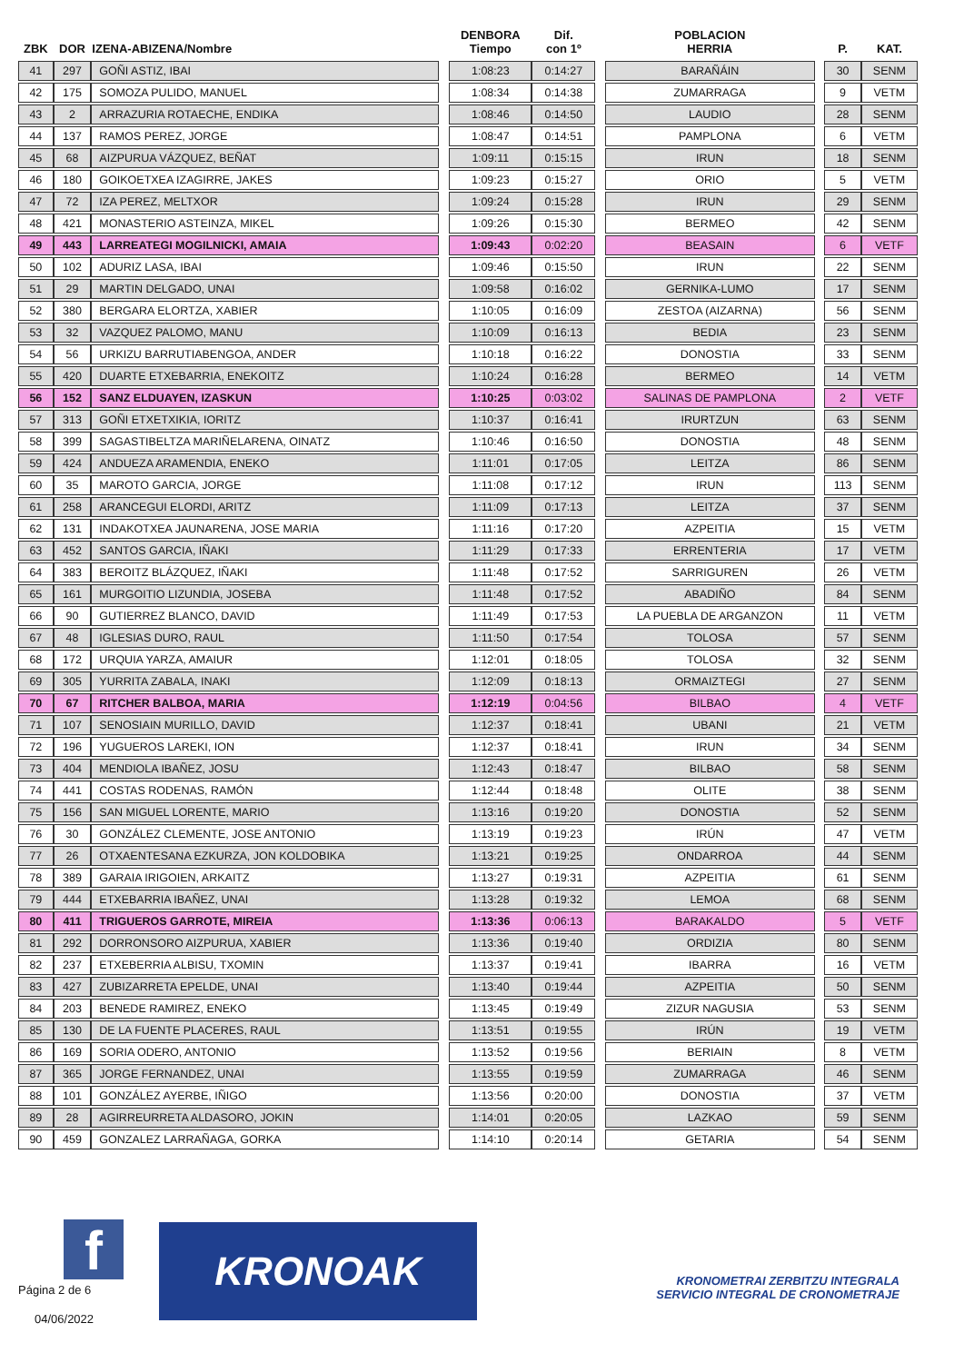| ZBK | DOR | IZENA-ABIZENA/Nombre | | DENBORA Tiempo | Dif. con 1º | | POBLACION HERRIA | | P. | KAT. |
| --- | --- | --- | --- | --- | --- | --- | --- | --- | --- | --- |
| 41 | 297 | GOÑI ASTIZ, IBAI | | 1:08:23 | 0:14:27 | | BARAÑÁIN | | 30 | SENM |
| 42 | 175 | SOMOZA PULIDO, MANUEL | | 1:08:34 | 0:14:38 | | ZUMARRAGA | | 9 | VETM |
| 43 | 2 | ARRAZURIA ROTAECHE, ENDIKA | | 1:08:46 | 0:14:50 | | LAUDIO | | 28 | SENM |
| 44 | 137 | RAMOS PEREZ, JORGE | | 1:08:47 | 0:14:51 | | PAMPLONA | | 6 | VETM |
| 45 | 68 | AIZPURUA VÁZQUEZ, BEÑAT | | 1:09:11 | 0:15:15 | | IRUN | | 18 | SENM |
| 46 | 180 | GOIKOETXEA IZAGIRRE, JAKES | | 1:09:23 | 0:15:27 | | ORIO | | 5 | VETM |
| 47 | 72 | IZA PEREZ, MELTXOR | | 1:09:24 | 0:15:28 | | IRUN | | 29 | SENM |
| 48 | 421 | MONASTERIO ASTEINZA, MIKEL | | 1:09:26 | 0:15:30 | | BERMEO | | 42 | SENM |
| 49 | 443 | LARREATEGI MOGILNICKI, AMAIA | | 1:09:43 | 0:02:20 | | BEASAIN | | 6 | VETF |
| 50 | 102 | ADURIZ LASA, IBAI | | 1:09:46 | 0:15:50 | | IRUN | | 22 | SENM |
| 51 | 29 | MARTIN DELGADO, UNAI | | 1:09:58 | 0:16:02 | | GERNIKA-LUMO | | 17 | SENM |
| 52 | 380 | BERGARA ELORTZA, XABIER | | 1:10:05 | 0:16:09 | | ZESTOA (AIZARNA) | | 56 | SENM |
| 53 | 32 | VAZQUEZ PALOMO, MANU | | 1:10:09 | 0:16:13 | | BEDIA | | 23 | SENM |
| 54 | 56 | URKIZU BARRUTIABENGOA, ANDER | | 1:10:18 | 0:16:22 | | DONOSTIA | | 33 | SENM |
| 55 | 420 | DUARTE ETXEBARRIA, ENEKOITZ | | 1:10:24 | 0:16:28 | | BERMEO | | 14 | VETM |
| 56 | 152 | SANZ ELDUAYEN, IZASKUN | | 1:10:25 | 0:03:02 | | SALINAS DE PAMPLONA | | 2 | VETF |
| 57 | 313 | GOÑI ETXETXIKIA, IORITZ | | 1:10:37 | 0:16:41 | | IRURTZUN | | 63 | SENM |
| 58 | 399 | SAGASTIBELTZA MARIÑELARENA, OINATZ | | 1:10:46 | 0:16:50 | | DONOSTIA | | 48 | SENM |
| 59 | 424 | ANDUEZA ARAMENDIA, ENEKO | | 1:11:01 | 0:17:05 | | LEITZA | | 86 | SENM |
| 60 | 35 | MAROTO GARCIA, JORGE | | 1:11:08 | 0:17:12 | | IRUN | | 113 | SENM |
| 61 | 258 | ARANCEGUI ELORDI, ARITZ | | 1:11:09 | 0:17:13 | | LEITZA | | 37 | SENM |
| 62 | 131 | INDAKOTXEA JAUNARENA, JOSE MARIA | | 1:11:16 | 0:17:20 | | AZPEITIA | | 15 | VETM |
| 63 | 452 | SANTOS GARCIA, IÑAKI | | 1:11:29 | 0:17:33 | | ERRENTERIA | | 17 | VETM |
| 64 | 383 | BEROITZ BLÁZQUEZ, IÑAKI | | 1:11:48 | 0:17:52 | | SARRIGUREN | | 26 | VETM |
| 65 | 161 | MURGOITIO LIZUNDIA, JOSEBA | | 1:11:48 | 0:17:52 | | ABADIÑO | | 84 | SENM |
| 66 | 90 | GUTIERREZ BLANCO, DAVID | | 1:11:49 | 0:17:53 | | LA PUEBLA DE ARGANZON | | 11 | VETM |
| 67 | 48 | IGLESIAS DURO, RAUL | | 1:11:50 | 0:17:54 | | TOLOSA | | 57 | SENM |
| 68 | 172 | URQUIA YARZA, AMAIUR | | 1:12:01 | 0:18:05 | | TOLOSA | | 32 | SENM |
| 69 | 305 | YURRITA ZABALA, INAKI | | 1:12:09 | 0:18:13 | | ORMAIZTEGI | | 27 | SENM |
| 70 | 67 | RITCHER BALBOA, MARIA | | 1:12:19 | 0:04:56 | | BILBAO | | 4 | VETF |
| 71 | 107 | SENOSIAIN MURILLO, DAVID | | 1:12:37 | 0:18:41 | | UBANI | | 21 | VETM |
| 72 | 196 | YUGUEROS LAREKI, ION | | 1:12:37 | 0:18:41 | | IRUN | | 34 | SENM |
| 73 | 404 | MENDIOLA IBAÑEZ, JOSU | | 1:12:43 | 0:18:47 | | BILBAO | | 58 | SENM |
| 74 | 441 | COSTAS RODENAS, RAMÓN | | 1:12:44 | 0:18:48 | | OLITE | | 38 | SENM |
| 75 | 156 | SAN MIGUEL LORENTE, MARIO | | 1:13:16 | 0:19:20 | | DONOSTIA | | 52 | SENM |
| 76 | 30 | GONZÁLEZ CLEMENTE, JOSE ANTONIO | | 1:13:19 | 0:19:23 | | IRÚN | | 47 | VETM |
| 77 | 26 | OTXAENTESANA EZKURZA, JON KOLDOBIKA | | 1:13:21 | 0:19:25 | | ONDARROA | | 44 | SENM |
| 78 | 389 | GARAIA IRIGOIEN, ARKAITZ | | 1:13:27 | 0:19:31 | | AZPEITIA | | 61 | SENM |
| 79 | 444 | ETXEBARRIA IBAÑEZ, UNAI | | 1:13:28 | 0:19:32 | | LEMOA | | 68 | SENM |
| 80 | 411 | TRIGUEROS GARROTE, MIREIA | | 1:13:36 | 0:06:13 | | BARAKALDO | | 5 | VETF |
| 81 | 292 | DORRONSORO AIZPURUA, XABIER | | 1:13:36 | 0:19:40 | | ORDIZIA | | 80 | SENM |
| 82 | 237 | ETXEBERRIA ALBISU, TXOMIN | | 1:13:37 | 0:19:41 | | IBARRA | | 16 | VETM |
| 83 | 427 | ZUBIZARRETA EPELDE, UNAI | | 1:13:40 | 0:19:44 | | AZPEITIA | | 50 | SENM |
| 84 | 203 | BENEDE RAMIREZ, ENEKO | | 1:13:45 | 0:19:49 | | ZIZUR NAGUSIA | | 53 | SENM |
| 85 | 130 | DE LA FUENTE PLACERES, RAUL | | 1:13:51 | 0:19:55 | | IRÚN | | 19 | VETM |
| 86 | 169 | SORIA ODERO, ANTONIO | | 1:13:52 | 0:19:56 | | BERIAIN | | 8 | VETM |
| 87 | 365 | JORGE FERNANDEZ, UNAI | | 1:13:55 | 0:19:59 | | ZUMARRAGA | | 46 | SENM |
| 88 | 101 | GONZÁLEZ AYERBE, IÑIGO | | 1:13:56 | 0:20:00 | | DONOSTIA | | 37 | VETM |
| 89 | 28 | AGIRREURRETA ALDASORO, JOKIN | | 1:14:01 | 0:20:05 | | LAZKAO | | 59 | SENM |
| 90 | 459 | GONZALEZ LARRAÑAGA, GORKA | | 1:14:10 | 0:20:14 | | GETARIA | | 54 | SENM |
f
Página 2 de 6
04/06/2022
KRONOAK
KRONOMETRAI ZERBITZU INTEGRALA
SERVICIO INTEGRAL DE CRONOMETRAJE